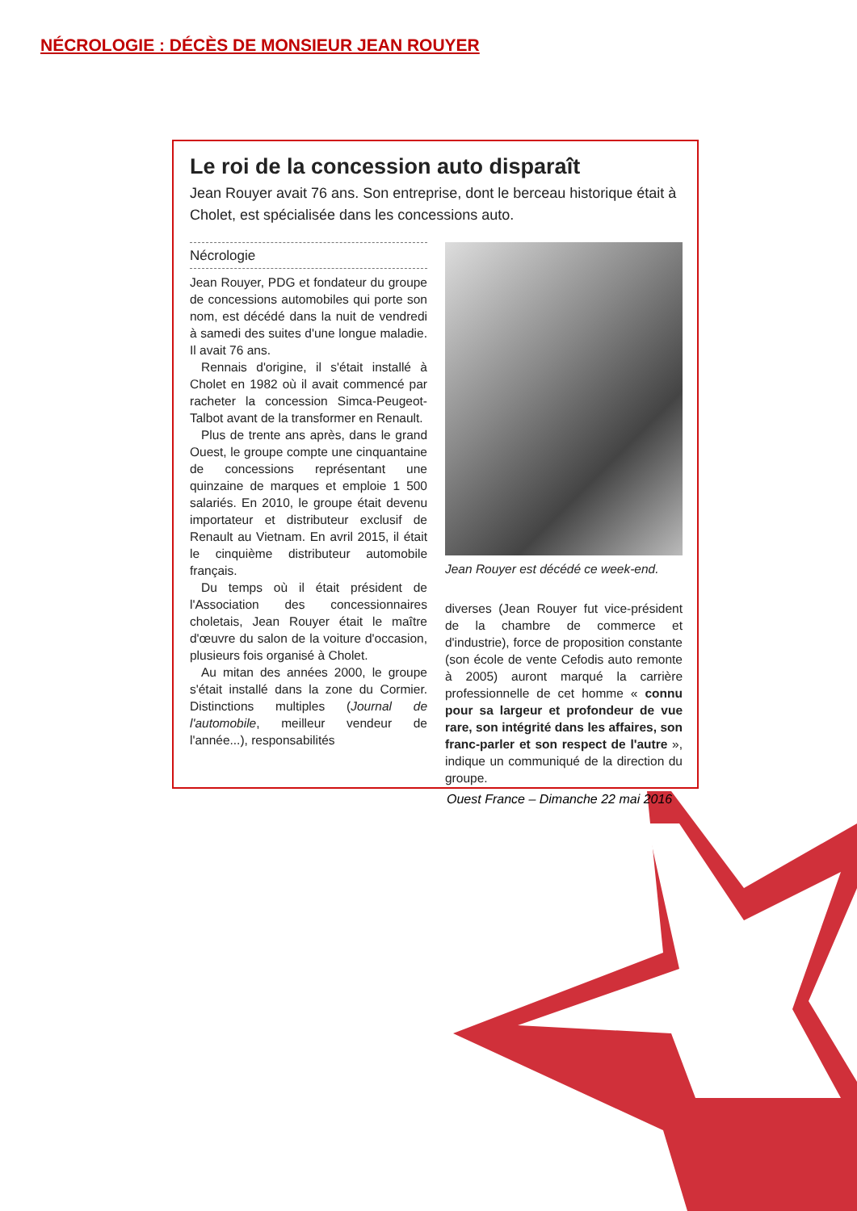NÉCROLOGIE : DÉCÈS DE MONSIEUR JEAN ROUYER
Le roi de la concession auto disparaît
Jean Rouyer avait 76 ans. Son entreprise, dont le berceau historique était à Cholet, est spécialisée dans les concessions auto.
Nécrologie
Jean Rouyer, PDG et fondateur du groupe de concessions automobiles qui porte son nom, est décédé dans la nuit de vendredi à samedi des suites d'une longue maladie. Il avait 76 ans.
Rennais d'origine, il s'était installé à Cholet en 1982 où il avait commencé par racheter la concession Simca-Peugeot-Talbot avant de la transformer en Renault.
Plus de trente ans après, dans le grand Ouest, le groupe compte une cinquantaine de concessions représentant une quinzaine de marques et emploie 1 500 salariés. En 2010, le groupe était devenu importateur et distributeur exclusif de Renault au Vietnam. En avril 2015, il était le cinquième distributeur automobile français.
Du temps où il était président de l'Association des concessionnaires choletais, Jean Rouyer était le maître d'œuvre du salon de la voiture d'occasion, plusieurs fois organisé à Cholet.
Au mitan des années 2000, le groupe s'était installé dans la zone du Cormier. Distinctions multiples (Journal de l'automobile, meilleur vendeur de l'année...), responsabilités
Jean Rouyer est décédé ce week-end.
diverses (Jean Rouyer fut vice-président de la chambre de commerce et d'industrie), force de proposition constante (son école de vente Cefodis auto remonte à 2005) auront marqué la carrière professionnelle de cet homme « connu pour sa largeur et profondeur de vue rare, son intégrité dans les affaires, son franc-parler et son respect de l'autre », indique un communiqué de la direction du groupe.
Ouest France – Dimanche 22 mai 2016